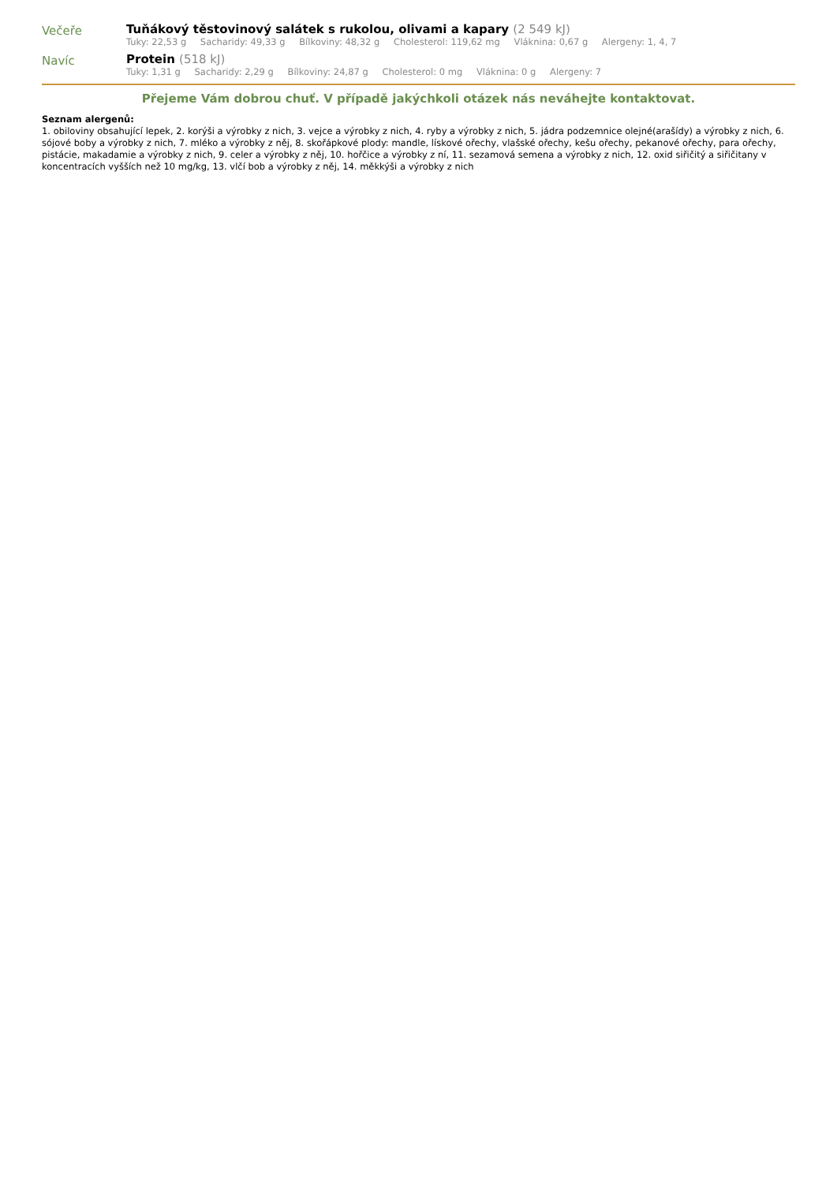Večeře Tuňákový těstovinový salátek s rukolou, olivami a kapary (2 549 kJ)
Tuky: 22,53 g Sacharidy: 49,33 g Bílkoviny: 48,32 g Cholesterol: 119,62 mg Vláknina: 0,67 g Alergeny: 1, 4, 7
Navíc Protein (518 kJ)
Tuky: 1,31 g Sacharidy: 2,29 g Bílkoviny: 24,87 g Cholesterol: 0 mg Vláknina: 0 g Alergeny: 7
Přejeme Vám dobrou chuť. V případě jakýchkoli otázek nás neváhejte kontaktovat.
Seznam alergenů:
1. obiloviny obsahující lepek, 2. korýši a výrobky z nich, 3. vejce a výrobky z nich, 4. ryby a výrobky z nich, 5. jádra podzemnice olejné(arašídy) a výrobky z nich, 6. sójové boby a výrobky z nich, 7. mléko a výrobky z něj, 8. skořápkové plody: mandle, lískové ořechy, vlašské ořechy, kešu ořechy, pekanové ořechy, para ořechy, pistácie, makadamie a výrobky z nich, 9. celer a výrobky z něj, 10. hořčice a výrobky z ní, 11. sezamová semena a výrobky z nich, 12. oxid siřičitý a siřičitany v koncentracích vyšších než 10 mg/kg, 13. vlčí bob a výrobky z něj, 14. měkkýši a výrobky z nich